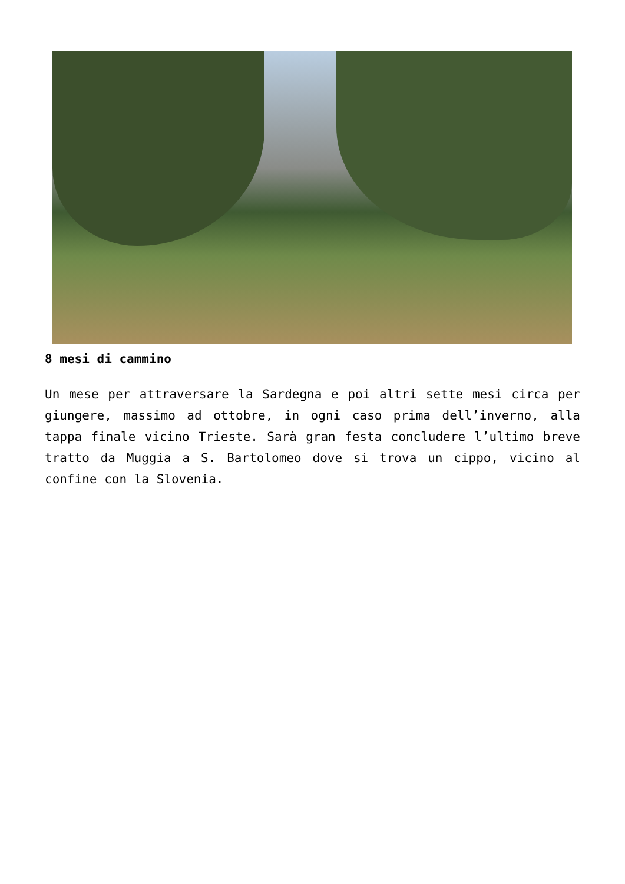8 mesi di cammino
Un mese per attraversare la Sardegna e poi altri sette mesi circa per giungere, massimo ad ottobre, in ogni caso prima dell’inverno, alla tappa finale vicino Trieste. Sarà gran festa concludere l’ultimo breve tratto da Muggia a S. Bartolomeo dove si trova un cippo, vicino al confine con la Slovenia.